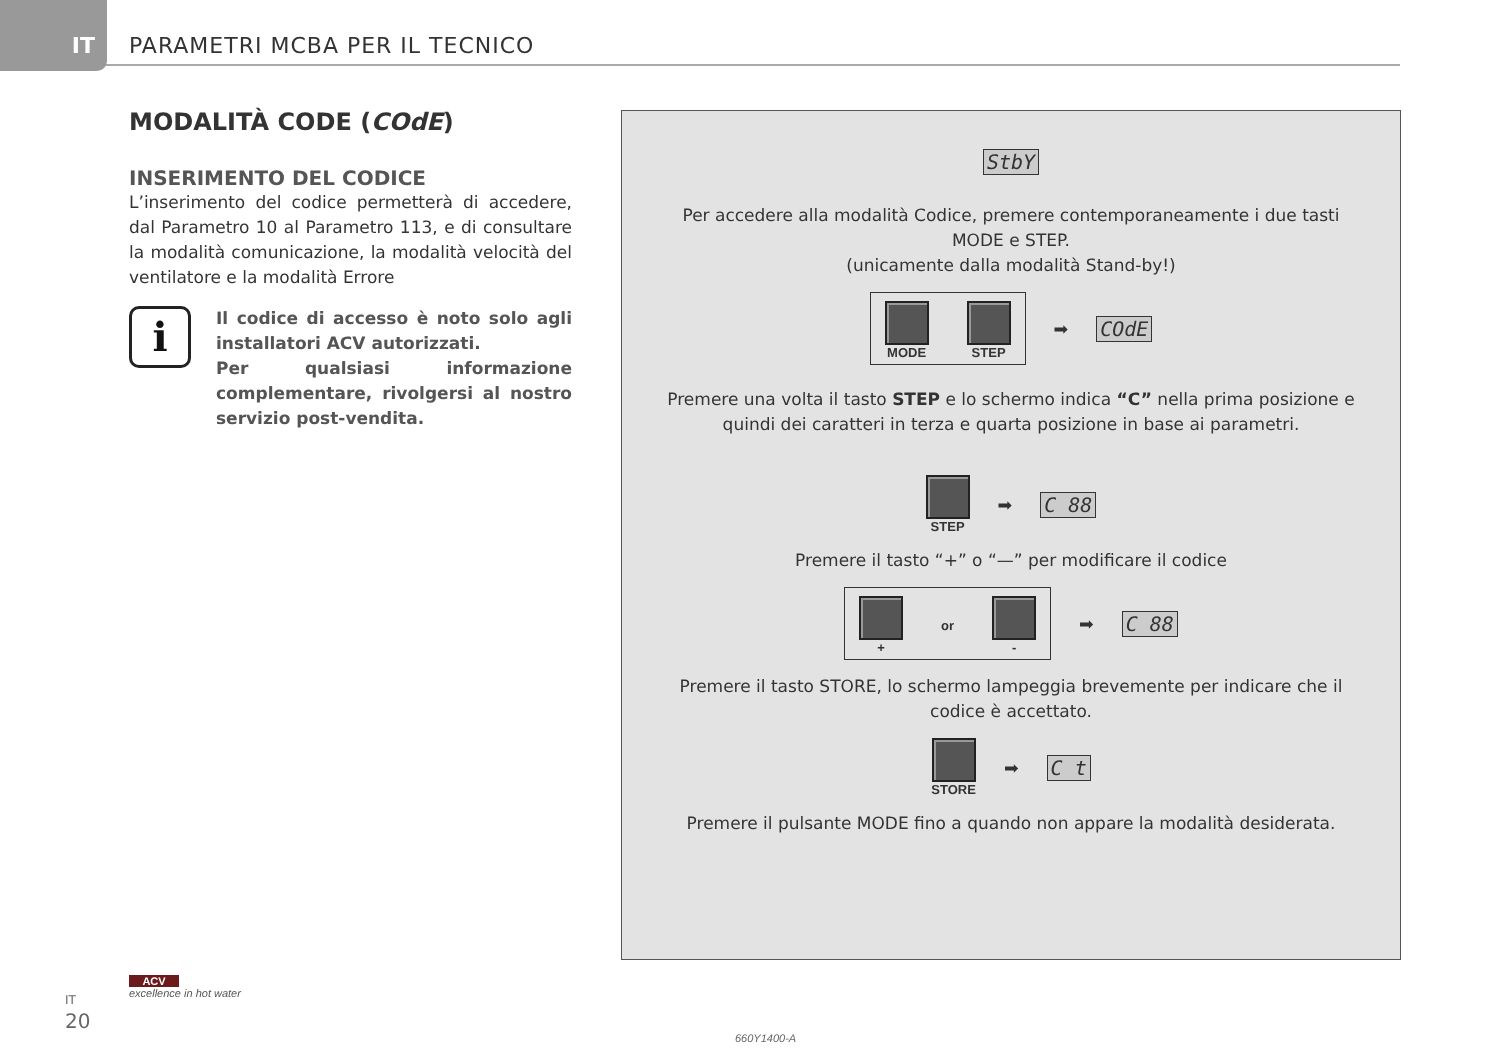IT
PARAMETRI MCBA PER IL TECNICO
MODALITÀ CODE (CОdE)
INSERIMENTO DEL CODICE
L’inserimento del codice permetterà di accedere, dal Parametro 10 al Parametro 113, e di consultare la modalità comunicazione, la modalità velocità del ventilatore e la modalità Errore
i
Il codice di accesso è noto solo agli installatori ACV autorizzati.
Per qualsiasi informazione complementare, rivolgersi al nostro servizio post-vendita.
StbY
Per accedere alla modalità Codice, premere contemporaneamente i due tasti
MODE e STEP.
(unicamente dalla modalità Stand-by!)
MODE STEP
➡ CОdE
Premere una volta il tasto STEP e lo schermo indica “C” nella prima posizione e
quindi dei caratteri in terza e quarta posizione in base ai parametri.
STEP ➡ C 88
Premere il tasto “+” o “—” per modificare il codice
+ or -
➡ C 88
Premere il tasto STORE, lo schermo lampeggia brevemente per indicare che il
codice è accettato.
STORE ➡ C t
Premere il pulsante MODE fino a quando non appare la modalità desiderata.
IT
20
ACV
excellence in hot water
660Y1400-A